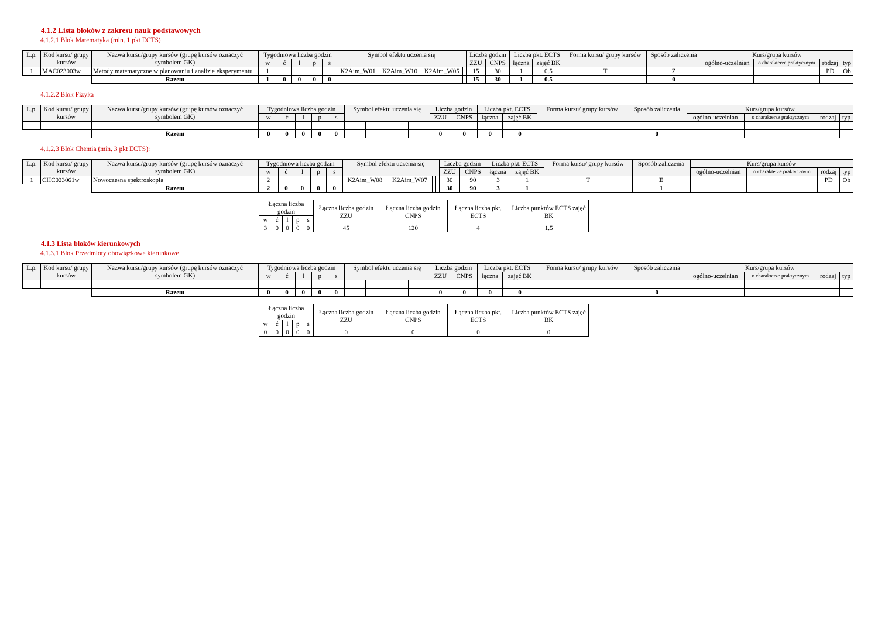4.1.2 Lista bloków z zakresu nauk podstawowych
4.1.2.1 Blok Matematyka (min. 1 pkt ECTS)
| L.p. | Kod kursu/ grupy kursów | Nazwa kursu/grupy kursów (grupę kursów oznaczyć symbolem GK) | Tygodniowa liczba godzin | | | | | Symbol efektu uczenia się | | | | Liczba godzin | | Liczba pkt. ECTS | | Forma kursu/ grupy kursów | Sposób zaliczenia | Kurs/grupa kursów | | | |
| --- | --- | --- | --- | --- | --- | --- | --- | --- | --- | --- | --- | --- | --- | --- | --- | --- | --- | --- | --- | --- | --- |
| | | | w | ć | l | p | s | | | | | ZZU | CNPS | łączna | zajęć BK | | | ogólno-uczelnian | o charakterze praktycznym | rodzaj | typ |
| 1 | MAC023003w | Metody matematyczne w planowaniu i analizie eksperymentu | 1 | | | | | K2Aim_W01 | K2Aim_W10 | K2Aim_W05 | | 15 | 30 | 1 | 0.5 | T | Z | | | PD | Ob |
| | | Razem | 1 | 0 | 0 | 0 | 0 | | | | | 15 | 30 | 1 | 0.5 | | 0 | | | | |
4.1.2.2 Blok Fizyka
| L.p. | Kod kursu/ grupy kursów | Nazwa kursu/grupy kursów (grupę kursów oznaczyć symbolem GK) | Tygodniowa liczba godzin | | | | | Symbol efektu uczenia się | | | | Liczba godzin | | Liczba pkt. ECTS | | Forma kursu/ grupy kursów | Sposób zaliczenia | Kurs/grupa kursów | | | |
| --- | --- | --- | --- | --- | --- | --- | --- | --- | --- | --- | --- | --- | --- | --- | --- | --- | --- | --- | --- | --- | --- |
| | | | w | ć | l | p | s | | | | | ZZU | CNPS | łączna | zajęć BK | | | ogólno-uczelnian | o charakterze praktycznym | rodzaj | typ |
| | | Razem | 0 | 0 | 0 | 0 | 0 | | | | | 0 | 0 | 0 | 0 | | 0 | | | | |
4.1.2.3 Blok Chemia (min. 3 pkt ECTS):
| L.p. | Kod kursu/ grupy kursów | Nazwa kursu/grupy kursów (grupę kursów oznaczyć symbolem GK) | Tygodniowa liczba godzin | | | | | Symbol efektu uczenia się | | | | Liczba godzin | | Liczba pkt. ECTS | | Forma kursu/ grupy kursów | Sposób zaliczenia | Kurs/grupa kursów | | | |
| --- | --- | --- | --- | --- | --- | --- | --- | --- | --- | --- | --- | --- | --- | --- | --- | --- | --- | --- | --- | --- | --- |
| | | | w | ć | l | p | s | | | | | ZZU | CNPS | łączna | zajęć BK | | | ogólno-uczelnian | o charakterze praktycznym | rodzaj | typ |
| 1 | CHC023061w | Nowoczesna spektroskopia | 2 | | | | | K2Aim_W08 | K2Aim_W07 | | | 30 | 90 | 3 | 1 | T | E | | | PD | Ob |
| | | Razem | 2 | 0 | 0 | 0 | 0 | | | | | 30 | 90 | 3 | 1 | | 1 | | | | |
| Łączna liczba godzin | | | | | Łączna liczba godzin ZZU | Łączna liczba godzin CNPS | Łączna liczba pkt. ECTS | Liczba punktów ECTS zajęć BK |
| --- | --- | --- | --- | --- | --- | --- | --- | --- |
| w | ć | l | p | s | | | | |
| 3 | 0 | 0 | 0 | 0 | 45 | 120 | 4 | 1.5 |
4.1.3 Lista bloków kierunkowych
4.1.3.1 Blok Przedmioty obowiązkowe kierunkowe
| L.p. | Kod kursu/ grupy kursów | Nazwa kursu/grupy kursów (grupę kursów oznaczyć symbolem GK) | Tygodniowa liczba godzin | | | | | Symbol efektu uczenia się | | | | Liczba godzin | | Liczba pkt. ECTS | | Forma kursu/ grupy kursów | Sposób zaliczenia | Kurs/grupa kursów | | | |
| --- | --- | --- | --- | --- | --- | --- | --- | --- | --- | --- | --- | --- | --- | --- | --- | --- | --- | --- | --- | --- | --- |
| | | | w | ć | l | p | s | | | | | ZZU | CNPS | łączna | zajęć BK | | | ogólno-uczelnian | o charakterze praktycznym | rodzaj | typ |
| | | Razem | 0 | 0 | 0 | 0 | 0 | | | | | 0 | 0 | 0 | 0 | | 0 | | | | |
| Łączna liczba godzin | | | | | Łączna liczba godzin ZZU | Łączna liczba godzin CNPS | Łączna liczba pkt. ECTS | Liczba punktów ECTS zajęć BK |
| --- | --- | --- | --- | --- | --- | --- | --- | --- |
| w | ć | l | p | s | | | | |
| 0 | 0 | 0 | 0 | 0 | 0 | 0 | 0 | 0 |